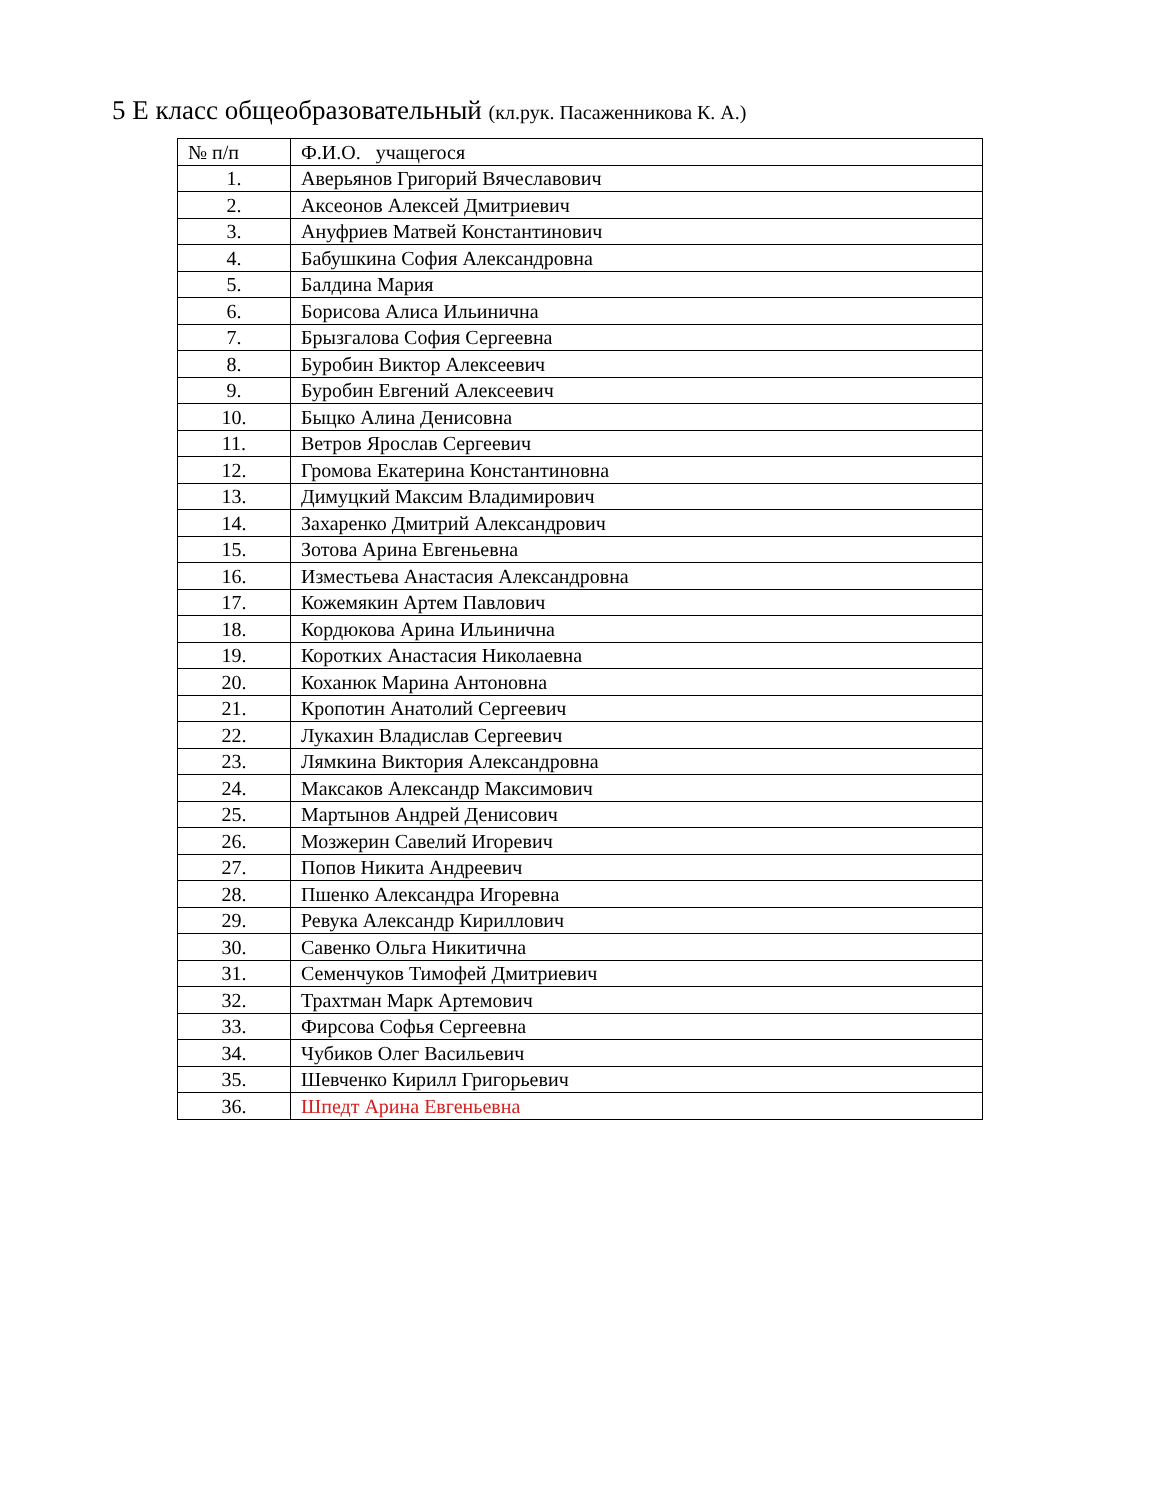5 Е класс общеобразовательный (кл.рук. Пасаженникова К. А.)
| № п/п | Ф.И.О. учащегося |
| --- | --- |
| 1. | Аверьянов Григорий Вячеславович |
| 2. | Аксеонов Алексей Дмитриевич |
| 3. | Ануфриев Матвей Константинович |
| 4. | Бабушкина София Александровна |
| 5. | Балдина Мария |
| 6. | Борисова Алиса Ильинична |
| 7. | Брызгалова София Сергеевна |
| 8. | Буробин Виктор Алексеевич |
| 9. | Буробин Евгений Алексеевич |
| 10. | Быцко Алина Денисовна |
| 11. | Ветров Ярослав Сергеевич |
| 12. | Громова Екатерина Константиновна |
| 13. | Димуцкий Максим Владимирович |
| 14. | Захаренко Дмитрий Александрович |
| 15. | Зотова Арина Евгеньевна |
| 16. | Изместьева Анастасия Александровна |
| 17. | Кожемякин Артем Павлович |
| 18. | Кордюкова Арина Ильинична |
| 19. | Коротких Анастасия Николаевна |
| 20. | Коханюк Марина Антоновна |
| 21. | Кропотин Анатолий Сергеевич |
| 22. | Лукахин Владислав Сергеевич |
| 23. | Лямкина Виктория Александровна |
| 24. | Максаков Александр Максимович |
| 25. | Мартынов Андрей Денисович |
| 26. | Мозжерин Савелий Игоревич |
| 27. | Попов Никита Андреевич |
| 28. | Пшенко Александра Игоревна |
| 29. | Ревука Александр Кириллович |
| 30. | Савенко Ольга Никитична |
| 31. | Семенчуков Тимофей Дмитриевич |
| 32. | Трахтман Марк Артемович |
| 33. | Фирсова Софья Сергеевна |
| 34. | Чубиков Олег Васильевич |
| 35. | Шевченко Кирилл Григорьевич |
| 36. | Шпедт Арина Евгеньевна |